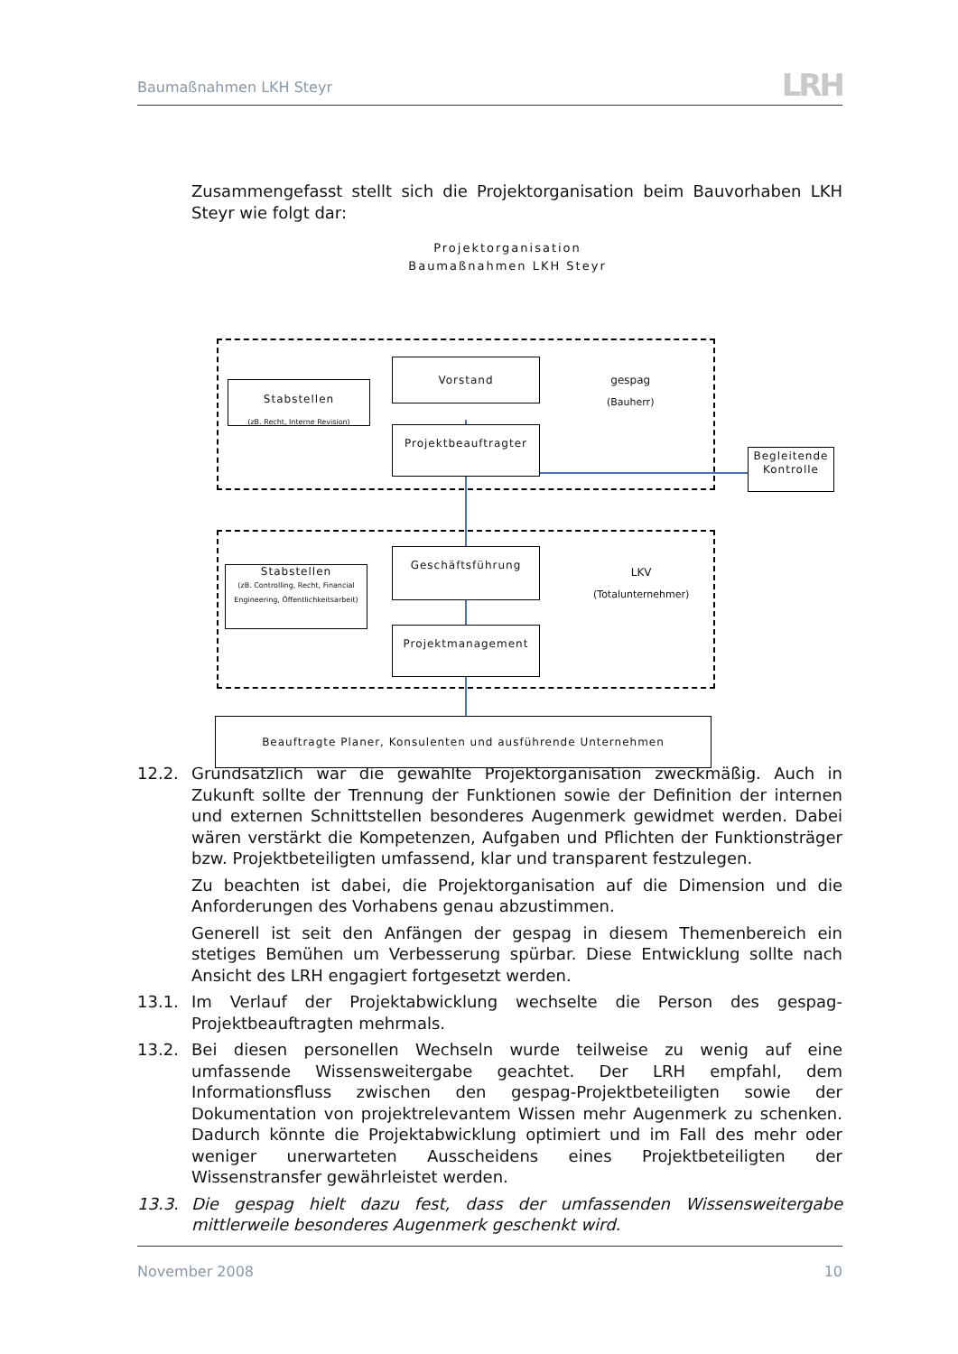Baumaßnahmen LKH Steyr
LRH
Zusammengefasst stellt sich die Projektorganisation beim Bauvorhaben LKH Steyr wie folgt dar:
Projektorganisation
Baumaßnahmen LKH Steyr
Vorstand
Stabstellen
(zB. Recht, Interne Revision)
gespag
(Bauherr)
Projektbeauftragter
Begleitende
Kontrolle
Geschäftsführung
Stabstellen
(zB. Controlling, Recht, Financial Engineering, Öffentlichkeitsarbeit)
LKV
(Totalunternehmer)
Projektmanagement
Beauftragte Planer, Konsulenten und ausführende Unternehmen
12.2. Grundsätzlich war die gewählte Projektorganisation zweckmäßig. Auch in Zukunft sollte der Trennung der Funktionen sowie der Definition der internen und externen Schnittstellen besonderes Augenmerk gewidmet werden. Dabei wären verstärkt die Kompetenzen, Aufgaben und Pflichten der Funktionsträger bzw. Projektbeteiligten umfassend, klar und transparent festzulegen.
Zu beachten ist dabei, die Projektorganisation auf die Dimension und die Anforderungen des Vorhabens genau abzustimmen.
Generell ist seit den Anfängen der gespag in diesem Themenbereich ein stetiges Bemühen um Verbesserung spürbar. Diese Entwicklung sollte nach Ansicht des LRH engagiert fortgesetzt werden.
13.1. Im Verlauf der Projektabwicklung wechselte die Person des gespag-Projektbeauftragten mehrmals.
13.2. Bei diesen personellen Wechseln wurde teilweise zu wenig auf eine umfassende Wissensweitergabe geachtet. Der LRH empfahl, dem Informationsfluss zwischen den gespag-Projektbeteiligten sowie der Dokumentation von projektrelevantem Wissen mehr Augenmerk zu schenken. Dadurch könnte die Projektabwicklung optimiert und im Fall des mehr oder weniger unerwarteten Ausscheidens eines Projektbeteiligten der Wissenstransfer gewährleistet werden.
13.3. Die gespag hielt dazu fest, dass der umfassenden Wissensweitergabe mittlerweile besonderes Augenmerk geschenkt wird.
November 2008 10